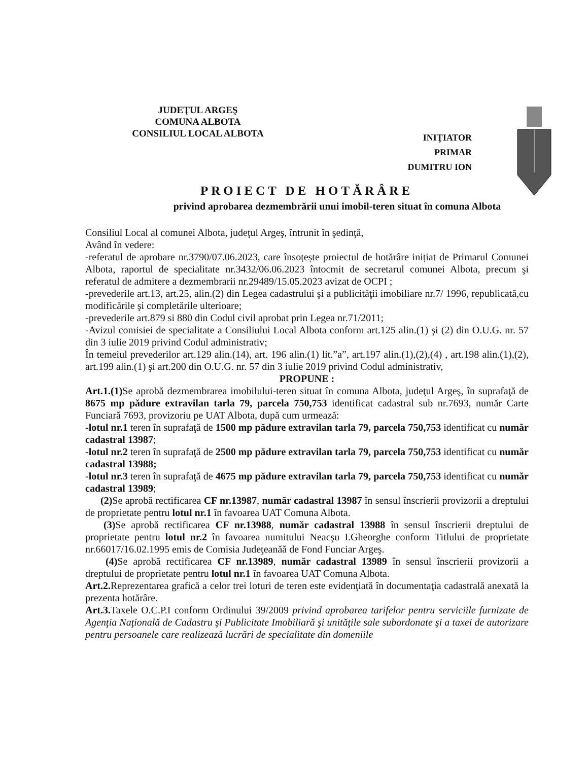JUDEŢUL ARGEŞ
COMUNA ALBOTA
CONSILIUL LOCAL ALBOTA
INIŢIATOR
PRIMAR
DUMITRU ION
PROIECT DE HOTĂRÂRE
privind aprobarea dezmembrării unui imobil-teren situat în comuna Albota
Consiliul Local al comunei Albota, judeţul Argeş, întrunit în şedinţă,
Având în vedere:
-referatul de aprobare nr.3790/07.06.2023, care însoțește proiectul de hotărâre inițiat de Primarul Comunei Albota, raportul de specialitate nr.3432/06.06.2023 întocmit de secretarul comunei Albota, precum şi referatul de admitere a dezmembrarii nr.29489/15.05.2023 avizat de OCPI ;
-prevederile art.13, art.25, alin.(2) din Legea cadastrului şi a publicităţii imobiliare nr.7/ 1996, republicată,cu modificările şi completările ulterioare;
-prevederile art.879 si 880 din Codul civil aprobat prin Legea nr.71/2011;
-Avizul comisiei de specialitate a Consiliului Local Albota conform art.125 alin.(1) şi (2) din O.U.G. nr. 57 din 3 iulie 2019 privind Codul administrativ;
În temeiul prevederilor art.129 alin.(14), art. 196 alin.(1) lit.”a”, art.197 alin.(1),(2),(4) , art.198 alin.(1),(2), art.199 alin.(1) şi art.200 din O.U.G. nr. 57 din 3 iulie 2019 privind Codul administrativ,
PROPUNE :
Art.1.(1) Se aprobă dezmembrarea imobilului-teren situat în comuna Albota, judeţul Argeş, în suprafaţă de 8675 mp pădure extravilan tarla 79, parcela 750,753 identificat cadastral sub nr.7693, număr Carte Funciară 7693, provizoriu pe UAT Albota, după cum urmează:
-lotul nr.1 teren în suprafaţă de 1500 mp pădure extravilan tarla 79, parcela 750,753 identificat cu număr cadastral 13987;
-lotul nr.2 teren în suprafaţă de 2500 mp pădure extravilan tarla 79, parcela 750,753 identificat cu număr cadastral 13988;
-lotul nr.3 teren în suprafaţă de 4675 mp pădure extravilan tarla 79, parcela 750,753 identificat cu număr cadastral 13989;
(2) Se aprobă rectificarea CF nr.13987, număr cadastral 13987 în sensul înscrierii provizorii a dreptului de proprietate pentru lotul nr.1 în favoarea UAT Comuna Albota.
(3) Se aprobă rectificarea CF nr.13988, număr cadastral 13988 în sensul înscrierii dreptului de proprietate pentru lotul nr.2 în favoarea numitului Neacşu I.Gheorghe conform Titlului de proprietate nr.66017/16.02.1995 emis de Comisia Judeţeanăă de Fond Funciar Argeş.
(4) Se aprobă rectificarea CF nr.13989, număr cadastral 13989 în sensul înscrierii provizorii a dreptului de proprietate pentru lotul nr.1 în favoarea UAT Comuna Albota.
Art.2. Reprezentarea grafică a celor trei loturi de teren este evidenţiată în documentaţia cadastrală anexată la prezenta hotărâre.
Art.3. Taxele O.C.P.I conform Ordinului 39/2009 privind aprobarea tarifelor pentru serviciile furnizate de Agenţia Naţională de Cadastru şi Publicitate Imobiliară şi unităţile sale subordonate şi a taxei de autorizare pentru persoanele care realizează lucrări de specialitate din domeniile